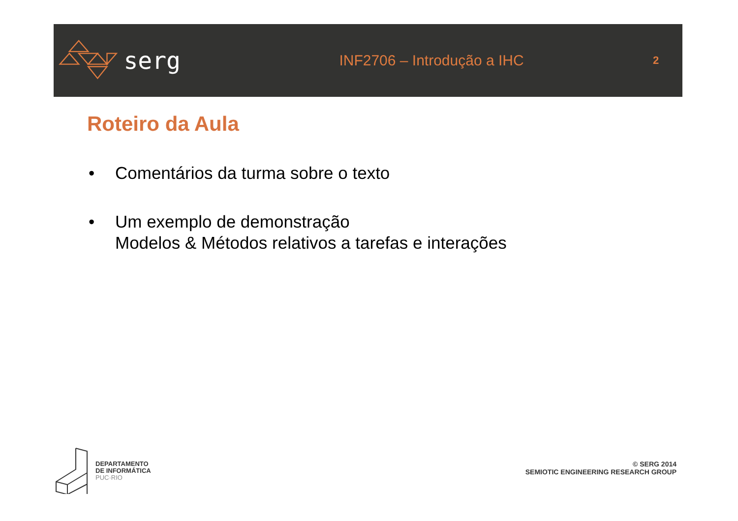serg
INF2706 – Introdução a IHC
2
Roteiro da Aula
• Comentários da turma sobre o texto
• Um exemplo de demonstração
Modelos & Métodos relativos a tarefas e interações
DEPARTAMENTO
DE INFORMÁTICA
PUC·RIO
© SERG 2014
SEMIOTIC ENGINEERING RESEARCH GROUP